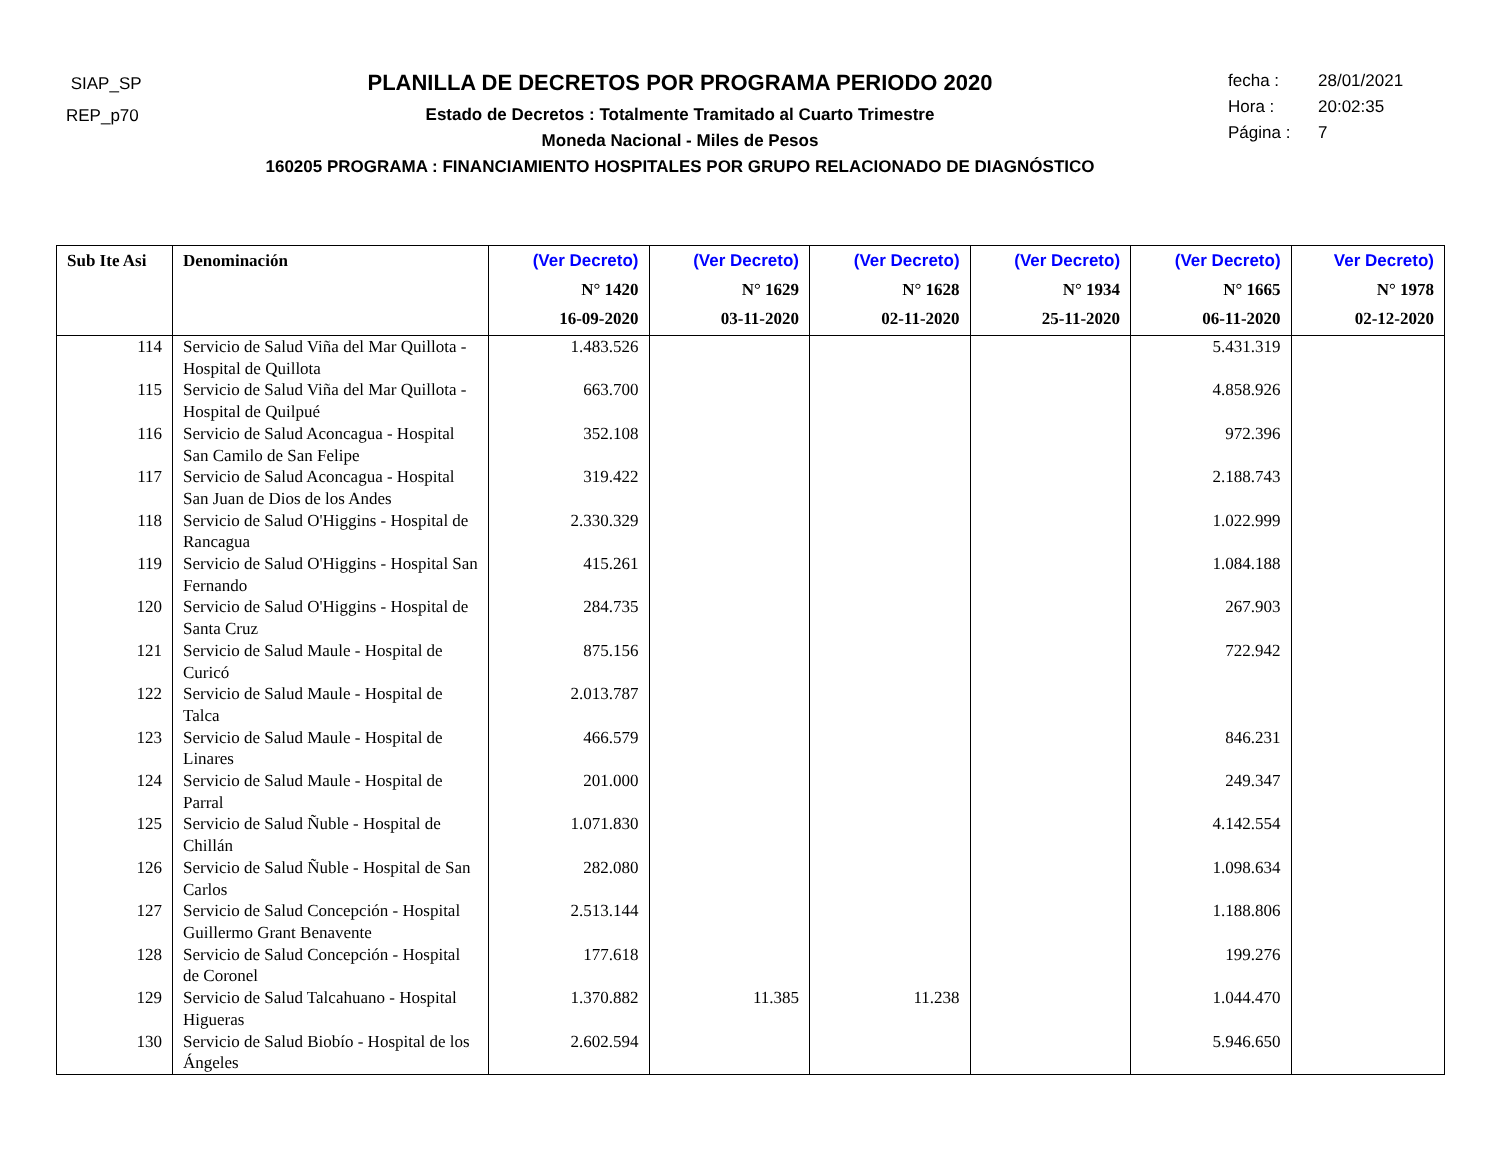SIAP_SP
REP_p70
PLANILLA DE DECRETOS POR PROGRAMA PERIODO 2020
Estado de Decretos : Totalmente Tramitado al Cuarto Trimestre
Moneda Nacional - Miles de Pesos
160205 PROGRAMA : FINANCIAMIENTO HOSPITALES POR GRUPO RELACIONADO DE DIAGNÓSTICO
fecha : 28/01/2021
Hora : 20:02:35
Página : 7
| Sub Ite Asi | Denominación | (Ver Decreto) N° 1420 16-09-2020 | (Ver Decreto) N° 1629 03-11-2020 | (Ver Decreto) N° 1628 02-11-2020 | (Ver Decreto) N° 1934 25-11-2020 | (Ver Decreto) N° 1665 06-11-2020 | Ver Decreto) N° 1978 02-12-2020 |
| --- | --- | --- | --- | --- | --- | --- | --- |
| 114 | Servicio de Salud Viña del Mar Quillota - Hospital de Quillota | 1.483.526 | | | | 5.431.319 | |
| 115 | Servicio de Salud Viña del Mar Quillota - Hospital de Quilpué | 663.700 | | | | 4.858.926 | |
| 116 | Servicio de Salud Aconcagua - Hospital San Camilo de San Felipe | 352.108 | | | | 972.396 | |
| 117 | Servicio de Salud Aconcagua - Hospital San Juan de Dios de los Andes | 319.422 | | | | 2.188.743 | |
| 118 | Servicio de Salud O'Higgins - Hospital de Rancagua | 2.330.329 | | | | 1.022.999 | |
| 119 | Servicio de Salud O'Higgins - Hospital San Fernando | 415.261 | | | | 1.084.188 | |
| 120 | Servicio de Salud O'Higgins - Hospital de Santa Cruz | 284.735 | | | | 267.903 | |
| 121 | Servicio de Salud Maule - Hospital de Curicó | 875.156 | | | | 722.942 | |
| 122 | Servicio de Salud Maule - Hospital de Talca | 2.013.787 | | | | | |
| 123 | Servicio de Salud Maule - Hospital de Linares | 466.579 | | | | 846.231 | |
| 124 | Servicio de Salud Maule - Hospital de Parral | 201.000 | | | | 249.347 | |
| 125 | Servicio de Salud Ñuble - Hospital de Chillán | 1.071.830 | | | | 4.142.554 | |
| 126 | Servicio de Salud Ñuble - Hospital de San Carlos | 282.080 | | | | 1.098.634 | |
| 127 | Servicio de Salud Concepción - Hospital Guillermo Grant Benavente | 2.513.144 | | | | 1.188.806 | |
| 128 | Servicio de Salud Concepción - Hospital de Coronel | 177.618 | | | | 199.276 | |
| 129 | Servicio de Salud Talcahuano - Hospital Higueras | 1.370.882 | 11.385 | 11.238 | | 1.044.470 | |
| 130 | Servicio de Salud Biobío - Hospital de los Ángeles | 2.602.594 | | | | 5.946.650 | |